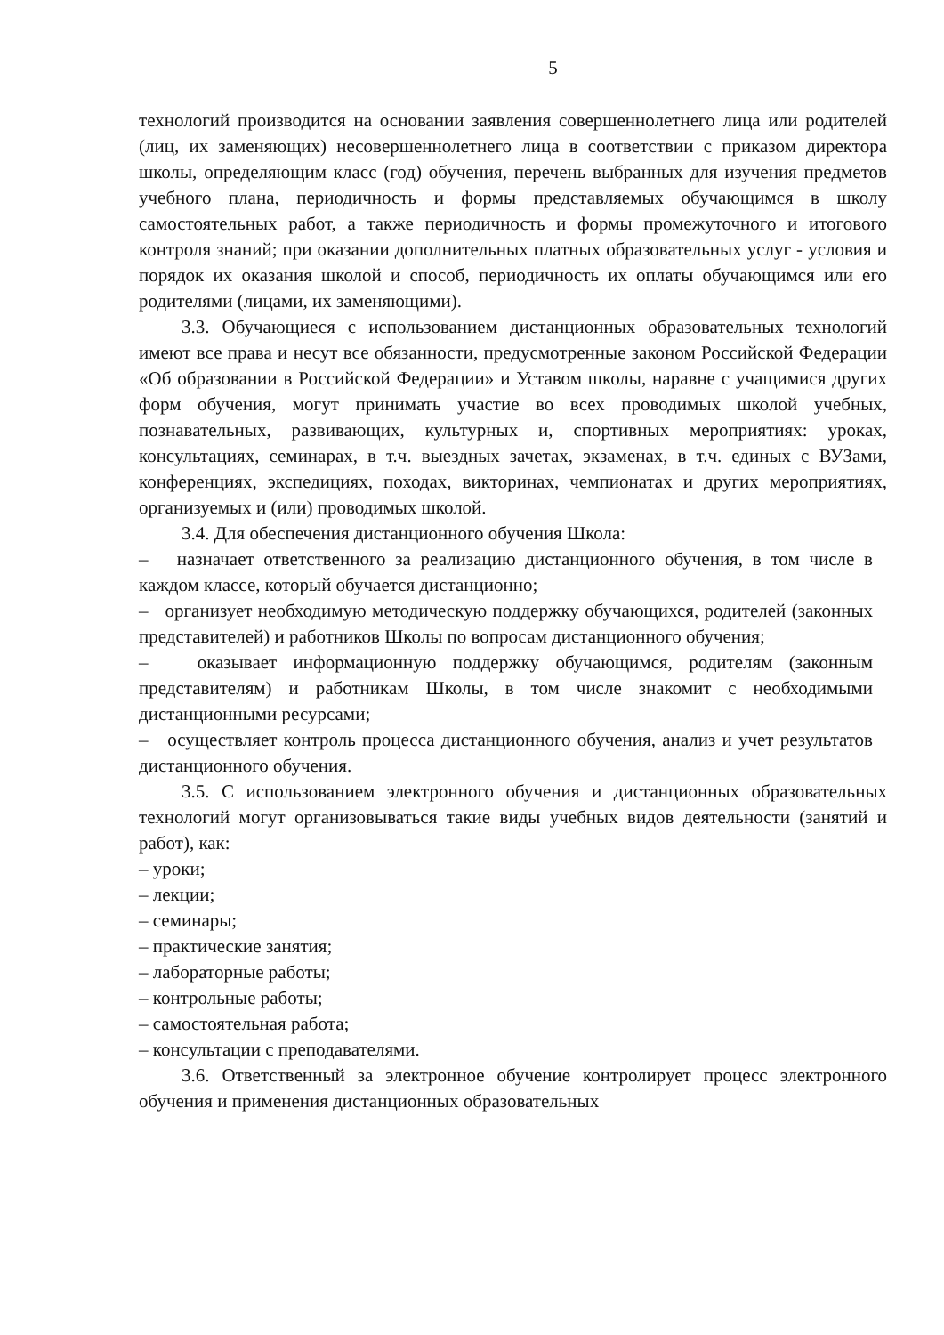5
технологий производится на основании заявления совершеннолетнего лица или родителей (лиц, их заменяющих) несовершеннолетнего лица в соответствии с приказом директора школы, определяющим класс (год) обучения, перечень выбранных для изучения предметов учебного плана, периодичность и формы представляемых обучающимся в школу самостоятельных работ, а также периодичность и формы промежуточного и итогового контроля знаний; при оказании дополнительных платных образовательных услуг - условия и порядок их оказания школой и способ, периодичность их оплаты обучающимся или его родителями (лицами, их заменяющими).
3.3. Обучающиеся с использованием дистанционных образовательных технологий имеют все права и несут все обязанности, предусмотренные законом Российской Федерации «Об образовании в Российской Федерации» и Уставом школы, наравне с учащимися других форм обучения, могут принимать участие во всех проводимых школой учебных, познавательных, развивающих, культурных и, спортивных мероприятиях: уроках, консультациях, семинарах, в т.ч. выездных зачетах, экзаменах, в т.ч. единых с ВУЗами, конференциях, экспедициях, походах, викторинах, чемпионатах и других мероприятиях, организуемых и (или) проводимых школой.
3.4. Для обеспечения дистанционного обучения Школа:
– назначает ответственного за реализацию дистанционного обучения, в том числе в каждом классе, который обучается дистанционно;
– организует необходимую методическую поддержку обучающихся, родителей (законных представителей) и работников Школы по вопросам дистанционного обучения;
– оказывает информационную поддержку обучающимся, родителям (законным представителям) и работникам Школы, в том числе знакомит с необходимыми дистанционными ресурсами;
– осуществляет контроль процесса дистанционного обучения, анализ и учет результатов дистанционного обучения.
3.5. С использованием электронного обучения и дистанционных образовательных технологий могут организовываться такие виды учебных видов деятельности (занятий и работ), как:
– уроки;
– лекции;
– семинары;
– практические занятия;
– лабораторные работы;
– контрольные работы;
– самостоятельная работа;
– консультации с преподавателями.
3.6. Ответственный за электронное обучение контролирует процесс электронного обучения и применения дистанционных образовательных